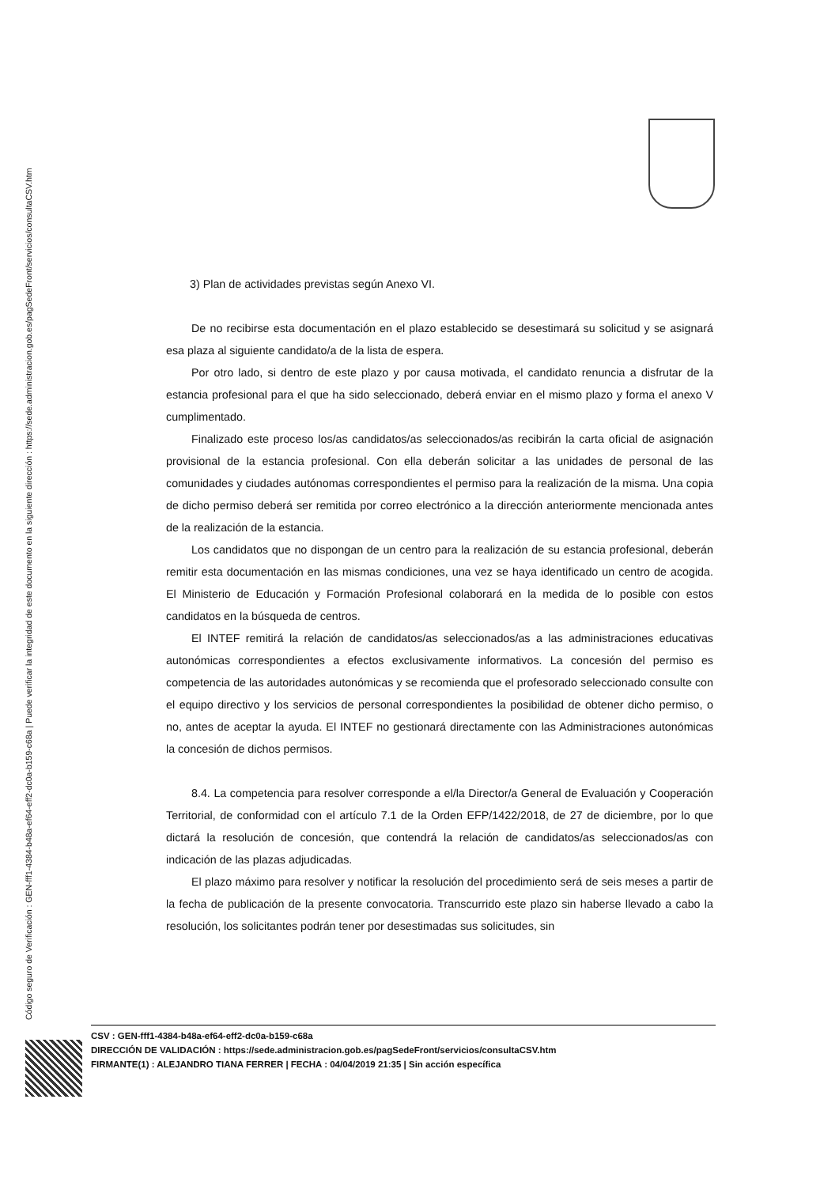Código seguro de Verificación : GEN-fff1-4384-b48a-ef64-eff2-dc0a-b159-c68a | Puede verificar la integridad de este documento en la siguiente dirección : https://sede.administracion.gob.es/pagSedeFront/servicios/consultaCSV.htm
3) Plan de actividades previstas según Anexo VI.
De no recibirse esta documentación en el plazo establecido se desestimará su solicitud y se asignará esa plaza al siguiente candidato/a de la lista de espera.
Por otro lado, si dentro de este plazo y por causa motivada, el candidato renuncia a disfrutar de la estancia profesional para el que ha sido seleccionado, deberá enviar en el mismo plazo y forma el anexo V cumplimentado.
Finalizado este proceso los/as candidatos/as seleccionados/as recibirán la carta oficial de asignación provisional de la estancia profesional. Con ella deberán solicitar a las unidades de personal de las comunidades y ciudades autónomas correspondientes el permiso para la realización de la misma. Una copia de dicho permiso deberá ser remitida por correo electrónico a la dirección anteriormente mencionada antes de la realización de la estancia.
Los candidatos que no dispongan de un centro para la realización de su estancia profesional, deberán remitir esta documentación en las mismas condiciones, una vez se haya identificado un centro de acogida. El Ministerio de Educación y Formación Profesional colaborará en la medida de lo posible con estos candidatos en la búsqueda de centros.
El INTEF remitirá la relación de candidatos/as seleccionados/as a las administraciones educativas autonómicas correspondientes a efectos exclusivamente informativos. La concesión del permiso es competencia de las autoridades autonómicas y se recomienda que el profesorado seleccionado consulte con el equipo directivo y los servicios de personal correspondientes la posibilidad de obtener dicho permiso, o no, antes de aceptar la ayuda. El INTEF no gestionará directamente con las Administraciones autonómicas la concesión de dichos permisos.
8.4. La competencia para resolver corresponde a el/la Director/a General de Evaluación y Cooperación Territorial, de conformidad con el artículo 7.1 de la Orden EFP/1422/2018, de 27 de diciembre, por lo que dictará la resolución de concesión, que contendrá la relación de candidatos/as seleccionados/as con indicación de las plazas adjudicadas.
El plazo máximo para resolver y notificar la resolución del procedimiento será de seis meses a partir de la fecha de publicación de la presente convocatoria. Transcurrido este plazo sin haberse llevado a cabo la resolución, los solicitantes podrán tener por desestimadas sus solicitudes, sin
CSV : GEN-fff1-4384-b48a-ef64-eff2-dc0a-b159-c68a
DIRECCIÓN DE VALIDACIÓN : https://sede.administracion.gob.es/pagSedeFront/servicios/consultaCSV.htm
FIRMANTE(1) : ALEJANDRO TIANA FERRER | FECHA : 04/04/2019 21:35 | Sin acción específica